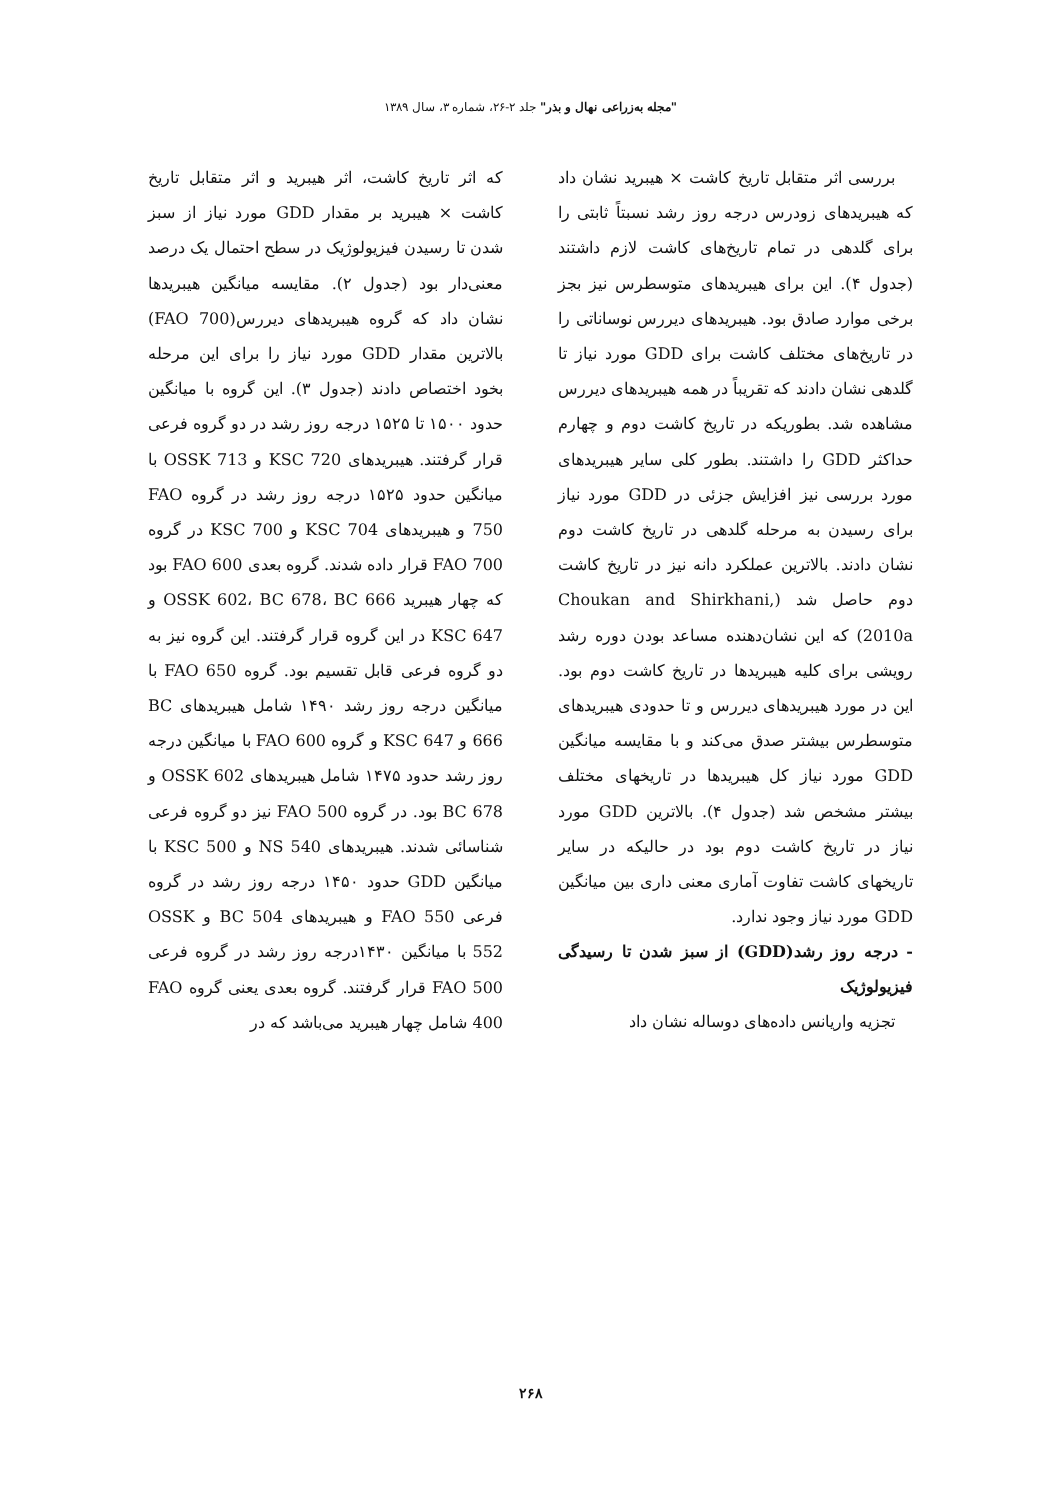"مجله به‌زراعی نهال و بذر" جلد ۲-۲۶، شماره ۳، سال ۱۳۸۹
بررسی اثر متقابل تاریخ کاشت × هیبرید نشان داد که هیبریدهای زودرس درجه روز رشد نسبتاً ثابتی را برای گلدهی در تمام تاریخ‌های کاشت لازم داشتند (جدول ۴). این برای هیبریدهای متوسطرس نیز بجز برخی موارد صادق بود. هیبریدهای دیررس نوساناتی را در تاریخ‌های مختلف کاشت برای GDD مورد نیاز تا گلدهی نشان دادند که تقریباً در همه هیبریدهای دیررس مشاهده شد. بطوریکه در تاریخ کاشت دوم و چهارم حداکثر GDD را داشتند. بطور کلی سایر هیبریدهای مورد بررسی نیز افزایش جزئی در GDD مورد نیاز برای رسیدن به مرحله گلدهی در تاریخ کاشت دوم نشان دادند. بالاترین عملکرد دانه نیز در تاریخ کاشت دوم حاصل شد (Choukan and Shirkhani, 2010a) که این نشان‌دهنده مساعد بودن دوره رشد رویشی برای کلیه هیبریدها در تاریخ کاشت دوم بود. این در مورد هیبریدهای دیررس و تا حدودی هیبریدهای متوسطرس بیشتر صدق می‌کند و با مقایسه میانگین GDD مورد نیاز کل هیبریدها در تاریخهای مختلف بیشتر مشخص شد (جدول ۴). بالاترین GDD مورد نیاز در تاریخ کاشت دوم بود در حالیکه در سایر تاریخهای کاشت تفاوت آماری معنی داری بین میانگین GDD مورد نیاز وجود ندارد.
- درجه روز رشد(GDD) از سبز شدن تا رسیدگی فیزیولوژیک
تجزیه واریانس داده‌های دوساله نشان داد
که اثر تاریخ کاشت، اثر هیبرید و اثر متقابل تاریخ کاشت × هیبرید بر مقدار GDD مورد نیاز از سبز شدن تا رسیدن فیزیولوژیک در سطح احتمال یک درصد معنی‌دار بود (جدول ۲). مقایسه میانگین هیبریدها نشان داد که گروه هیبریدهای دیررس(FAO 700) بالاترین مقدار GDD مورد نیاز را برای این مرحله بخود اختصاص دادند (جدول ۳). این گروه با میانگین حدود ۱۵۰۰ تا ۱۵۲۵ درجه روز رشد در دو گروه فرعی قرار گرفتند. هیبریدهای KSC 720 و OSSK 713 با میانگین حدود ۱۵۲۵ درجه روز رشد در گروه FAO 750 و هیبریدهای KSC 704 و KSC 700 در گروه FAO 700 قرار داده شدند. گروه بعدی FAO 600 بود که چهار هیبرید OSSK 602، BC 678، BC 666 و KSC 647 در این گروه قرار گرفتند. این گروه نیز به دو گروه فرعی قابل تقسیم بود. گروه FAO 650 با میانگین درجه روز رشد ۱۴۹۰ شامل هیبریدهای BC 666 و KSC 647 و گروه FAO 600 با میانگین درجه روز رشد حدود ۱۴۷۵ شامل هیبریدهای OSSK 602 و BC 678 بود. در گروه FAO 500 نیز دو گروه فرعی شناسائی شدند. هیبریدهای NS 540 و KSC 500 با میانگین GDD حدود ۱۴۵۰ درجه روز رشد در گروه فرعی FAO 550 و هیبریدهای BC 504 و OSSK 552 با میانگین ۱۴۳۰درجه روز رشد در گروه فرعی FAO 500 قرار گرفتند. گروه بعدی یعنی گروه FAO 400 شامل چهار هیبرید می‌باشد که در
۲۶۸